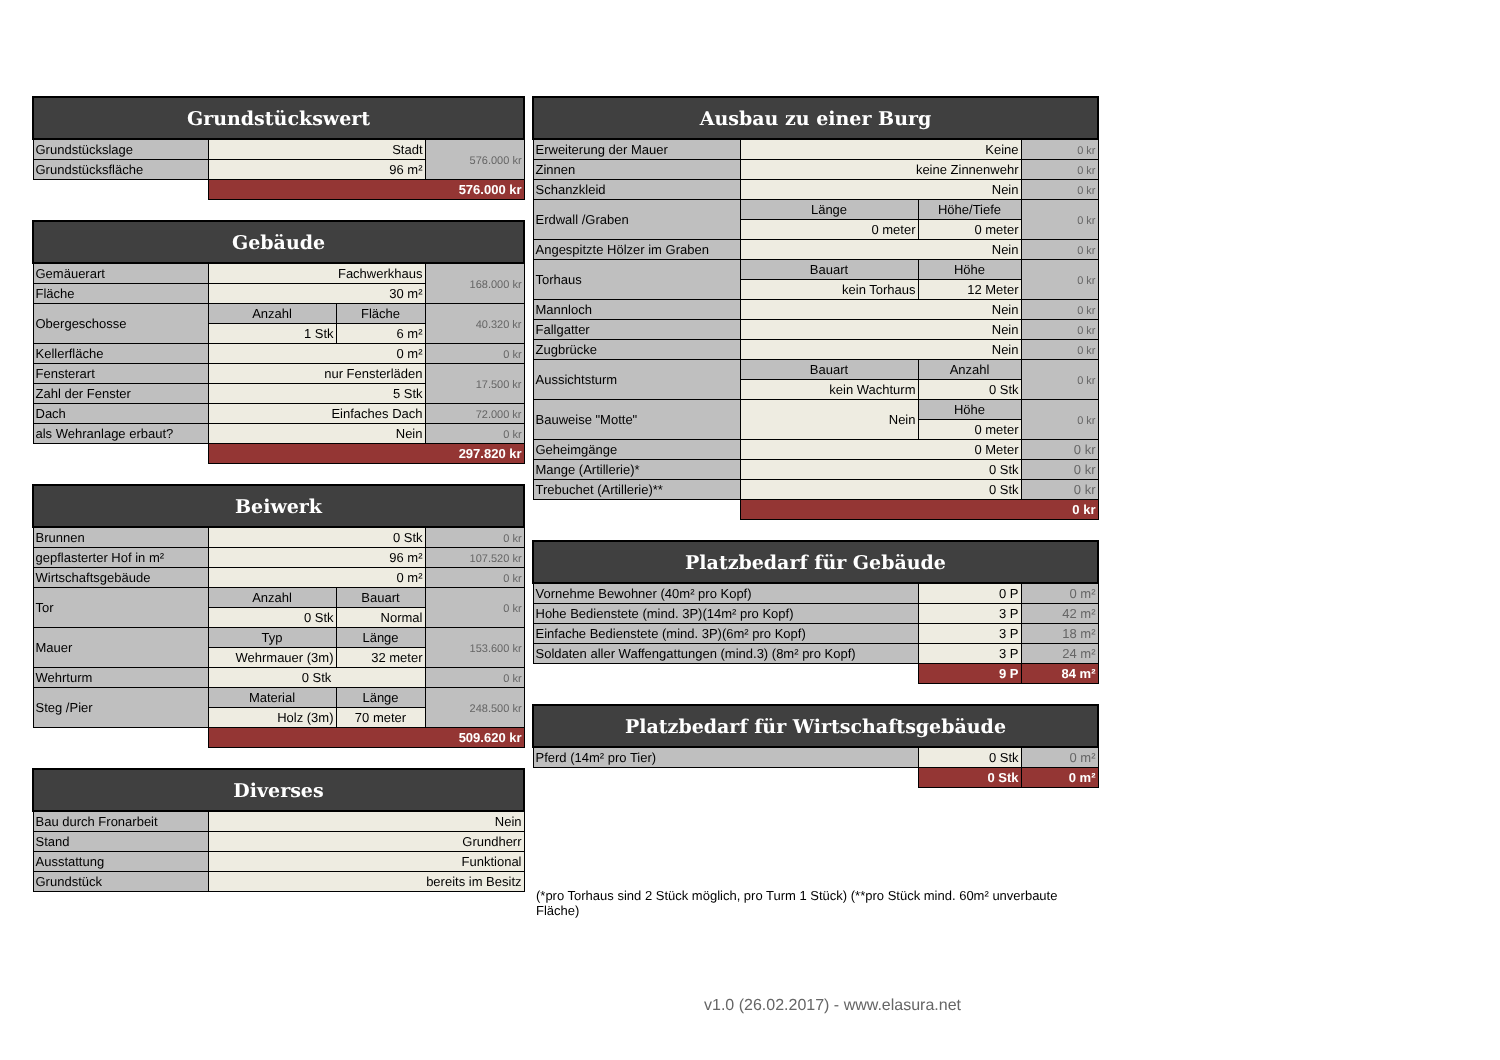| Grundstückswert | | |
| --- | --- | --- |
| Grundstückslage | Stadt | 576.000 kr |
| Grundstücksfläche | 96 m² | |
| | 576.000 kr | |
| Gebäude | | | |
| --- | --- | --- | --- |
| Gemäuerart | Fachwerkhaus | | 168.000 kr |
| Fläche | 30 m² | | |
| Obergeschosse | Anzahl | Fläche | 40.320 kr |
| | 1 Stk | 6 m² | |
| Kellerfläche | 0 m² | | 0 kr |
| Fensterart | nur Fensterläden | | 17.500 kr |
| Zahl der Fenster | 5 Stk | | |
| Dach | Einfaches Dach | | 72.000 kr |
| als Wehranlage erbaut? | Nein | | 0 kr |
| | 297.820 kr | | |
| Beiwerk | | | |
| --- | --- | --- | --- |
| Brunnen | 0 Stk | | 0 kr |
| gepflasterter Hof in m² | 96 m² | | 107.520 kr |
| Wirtschaftsgebäude | 0 m² | | 0 kr |
| Tor | Anzahl | Bauart | 0 kr |
| | 0 Stk | Normal | |
| Mauer | Typ | Länge | 153.600 kr |
| | Wehrmauer (3m) | 32 meter | |
| Wehrturm | 0 Stk | | 0 kr |
| Steg /Pier | Material | Länge | 248.500 kr |
| | Holz (3m) | 70 meter | |
| | 509.620 kr | | |
| Diverses | |
| --- | --- |
| Bau durch Fronarbeit | Nein |
| Stand | Grundherr |
| Ausstattung | Funktional |
| Grundstück | bereits im Besitz |
| Ausbau zu einer Burg | | | |
| --- | --- | --- | --- |
| Erweiterung der Mauer | Keine | | 0 kr |
| Zinnen | keine Zinnenwehr | | 0 kr |
| Schanzkleid | Nein | | 0 kr |
| Erdwall /Graben | Länge | Höhe/Tiefe | 0 kr |
| | 0 meter | 0 meter | |
| Angespitzte Hölzer im Graben | Nein | | 0 kr |
| Torhaus | Bauart | Höhe | 0 kr |
| | kein Torhaus | 12 Meter | |
| Mannloch | Nein | | 0 kr |
| Fallgatter | Nein | | 0 kr |
| Zugbrücke | Nein | | 0 kr |
| Aussichtsturm | Bauart | Anzahl | 0 kr |
| | kein Wachturm | 0 Stk | |
| Bauweise "Motte" | Nein | Höhe | 0 kr |
| | | 0 meter | |
| Geheimgänge | 0 Meter | | 0 kr |
| Mange (Artillerie)* | 0 Stk | | 0 kr |
| Trebuchet (Artillerie)** | 0 Stk | | 0 kr |
| | 0 kr | | |
| Platzbedarf für Gebäude | | |
| --- | --- | --- |
| Vornehme Bewohner (40m² pro Kopf) | 0 P | 0 m² |
| Hohe Bedienstete (mind. 3P)(14m² pro Kopf) | 3 P | 42 m² |
| Einfache Bedienstete (mind. 3P)(6m² pro Kopf) | 3 P | 18 m² |
| Soldaten aller Waffengattungen (mind.3) (8m² pro Kopf) | 3 P | 24 m² |
| | 9 P | 84 m² |
| Platzbedarf für Wirtschaftsgebäude | | |
| --- | --- | --- |
| Pferd (14m² pro Tier) | 0 Stk | 0 m² |
| | 0 Stk | 0 m² |
(*pro Torhaus sind 2 Stück möglich, pro Turm 1 Stück) (**pro Stück mind. 60m² unverbaute Fläche)
v1.0 (26.02.2017) - www.elasura.net